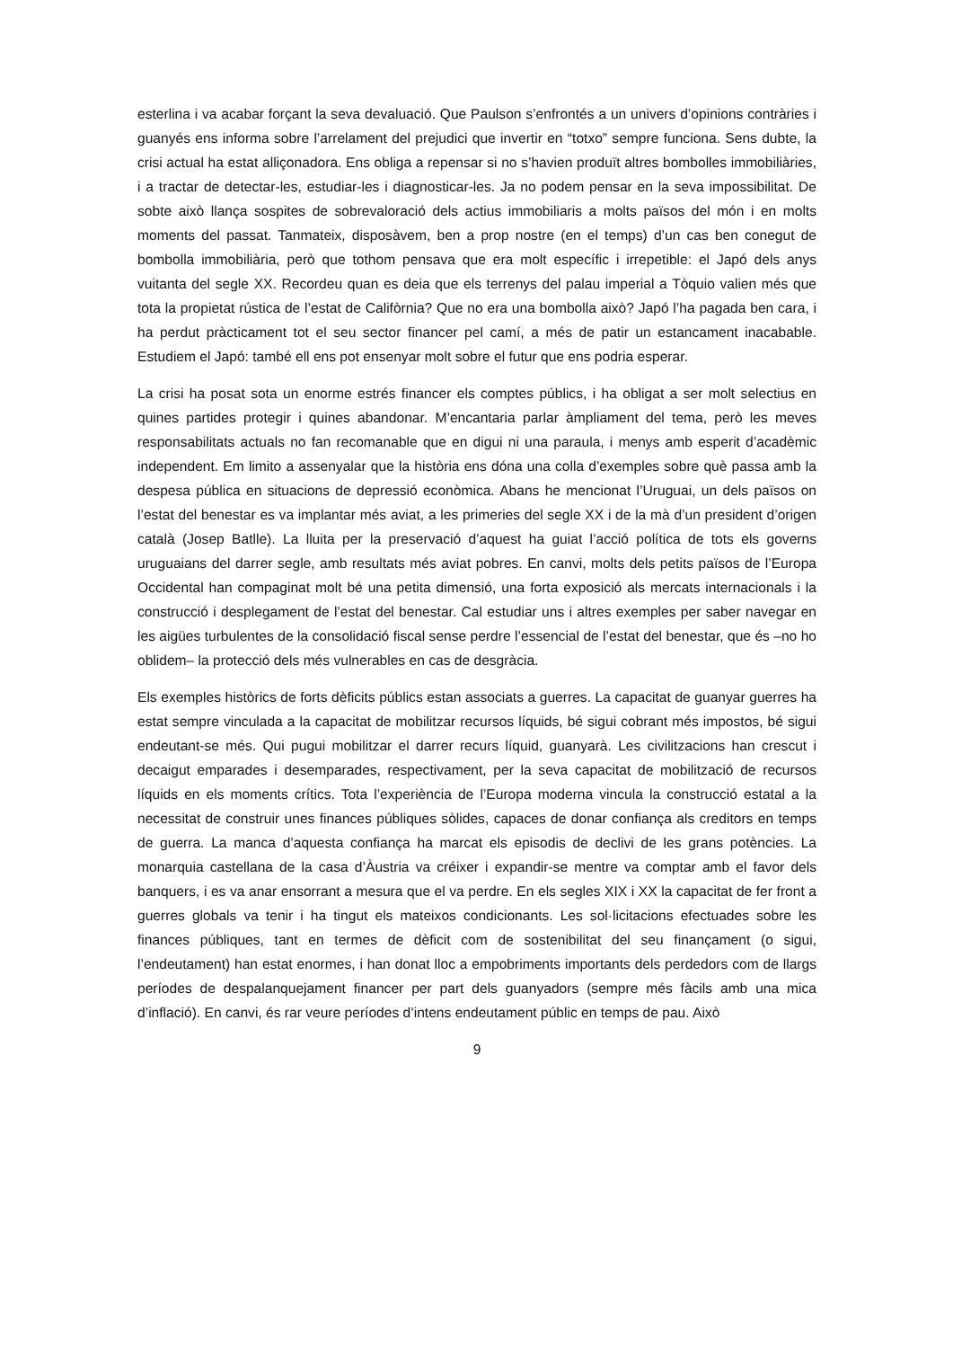esterlina i va acabar forçant la seva devaluació. Que Paulson s’enfrontés a un univers d’opinions contràries i guanyés ens informa sobre l’arrelament del prejudici que invertir en “totxo” sempre funciona. Sens dubte, la crisi actual ha estat alliçonadora. Ens obliga a repensar si no s’havien produït altres bombolles immobiliàries, i a tractar de detectar-les, estudiar-les i diagnosticar-les. Ja no podem pensar en la seva impossibilitat. De sobte això llança sospites de sobrevaloració dels actius immobiliaris a molts països del món i en molts moments del passat. Tanmateix, disposàvem, ben a prop nostre (en el temps) d’un cas ben conegut de bombolla immobiliària, però que tothom pensava que era molt específic i irrepetible: el Japó dels anys vuitanta del segle XX. Recordeu quan es deia que els terrenys del palau imperial a Tòquio valien més que tota la propietat rústica de l’estat de Califòrnia? Que no era una bombolla això? Japó l’ha pagada ben cara, i ha perdut pràcticament tot el seu sector financer pel camí, a més de patir un estancament inacabable. Estudiem el Japó: també ell ens pot ensenyar molt sobre el futur que ens podria esperar.
La crisi ha posat sota un enorme estrés financer els comptes públics, i ha obligat a ser molt selectius en quines partides protegir i quines abandonar. M’encantaria parlar àmpliament del tema, però les meves responsabilitats actuals no fan recomanable que en digui ni una paraula, i menys amb esperit d’acadèmic independent. Em limito a assenyalar que la història ens dóna una colla d’exemples sobre què passa amb la despesa pública en situacions de depressió econòmica. Abans he mencionat l’Uruguai, un dels països on l’estat del benestar es va implantar més aviat, a les primeries del segle XX i de la mà d’un president d’origen català (Josep Batlle). La lluita per la preservació d’aquest ha guiat l’acció política de tots els governs uruguaians del darrer segle, amb resultats més aviat pobres. En canvi, molts dels petits països de l’Europa Occidental han compaginat molt bé una petita dimensió, una forta exposició als mercats internacionals i la construcció i desplegament de l’estat del benestar. Cal estudiar uns i altres exemples per saber navegar en les aigües turbulentes de la consolidació fiscal sense perdre l’essencial de l’estat del benestar, que és –no ho oblidem– la protecció dels més vulnerables en cas de desgràcia.
Els exemples històrics de forts dèficits públics estan associats a guerres. La capacitat de guanyar guerres ha estat sempre vinculada a la capacitat de mobilitzar recursos líquids, bé sigui cobrant més impostos, bé sigui endeutant-se més. Qui pugui mobilitzar el darrer recurs líquid, guanyarà. Les civilitzacions han crescut i decaigut emparades i desemparades, respectivament, per la seva capacitat de mobilització de recursos líquids en els moments crítics. Tota l’experiència de l’Europa moderna vincula la construcció estatal a la necessitat de construir unes finances públiques sòlides, capaces de donar confiança als creditors en temps de guerra. La manca d’aquesta confiança ha marcat els episodis de declivi de les grans potències. La monarquia castellana de la casa d’Àustria va créixer i expandir-se mentre va comptar amb el favor dels banquers, i es va anar ensorrant a mesura que el va perdre. En els segles XIX i XX la capacitat de fer front a guerres globals va tenir i ha tingut els mateixos condicionants. Les sol·licitacions efectuades sobre les finances públiques, tant en termes de dèficit com de sostenibilitat del seu finançament (o sigui, l’endeutament) han estat enormes, i han donat lloc a empobriments importants dels perdedors com de llargs períodes de despalanquejament financer per part dels guanyadors (sempre més fàcils amb una mica d’inflació). En canvi, és rar veure períodes d’intens endeutament públic en temps de pau. Això
9